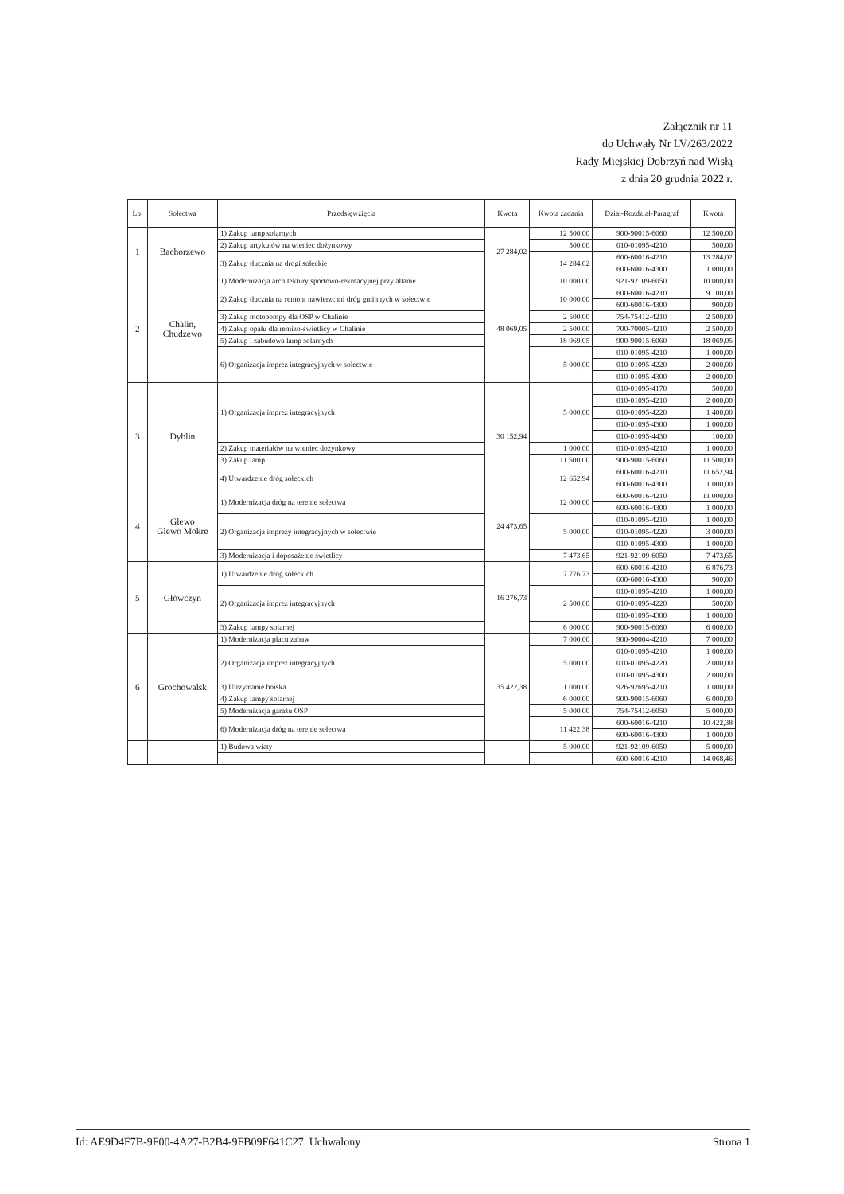Załącznik nr 11
do Uchwały Nr LV/263/2022
Rady Miejskiej Dobrzyń nad Wisłą
z dnia 20 grudnia 2022 r.
| Lp. | Sołectwa | Przedsięwzięcia | Kwota | Kwota zadania | Dział-Rozdział-Paragraf | Kwota |
| --- | --- | --- | --- | --- | --- | --- |
| 1 | Bachorzewo | 1) Zakup lamp solarnych | 27 284,02 | 12 500,00 | 900-90015-6060 | 12 500,00 |
| | | 2) Zakup artykułów na wieniec dożynkowy | | 500,00 | 010-01095-4210 | 500,00 |
| | | 3) Zakup tłucznia na drogi sołeckie | | 14 284,02 | 600-60016-4210 | 13 284,02 |
| | | | | | 600-60016-4300 | 1 000,00 |
| 2 | Chalin, Chudzewo | 1) Modernizacja architektury sportowo-rekreacyjnej przy altanie | 48 069,05 | 10 000,00 | 921-92109-6050 | 10 000,00 |
| | | 2) Zakup tłucznia na remont nawierzchni dróg gminnych w sołectwie | | 10 000,00 | 600-60016-4210 | 9 100,00 |
| | | | | | 600-60016-4300 | 900,00 |
| | | 3) Zakup motopompy dla OSP w Chalinie | | 2 500,00 | 754-75412-4210 | 2 500,00 |
| | | 4) Zakup opału dla remizo-świetlicy w Chalinie | | 2 500,00 | 700-70005-4210 | 2 500,00 |
| | | 5) Zakup i zabudowa lamp solarnych | | 18 069,05 | 900-90015-6060 | 18 069,05 |
| | | 6) Organizacja imprez integracyjnych w sołectwie | | 5 000,00 | 010-01095-4210 | 1 000,00 |
| | | | | | 010-01095-4220 | 2 000,00 |
| | | | | | 010-01095-4300 | 2 000,00 |
| 3 | Dyblin | 1) Organizacja imprez integracyjnych | 30 152,94 | 5 000,00 | 010-01095-4170 | 500,00 |
| | | | | | 010-01095-4210 | 2 000,00 |
| | | | | | 010-01095-4220 | 1 400,00 |
| | | | | | 010-01095-4300 | 1 000,00 |
| | | | | | 010-01095-4430 | 100,00 |
| | | 2) Zakup materiałów na wieniec dożynkowy | | 1 000,00 | 010-01095-4210 | 1 000,00 |
| | | 3) Zakup lamp | | 11 500,00 | 900-90015-6060 | 11 500,00 |
| | | 4) Utwardzenie dróg sołeckich | | 12 652,94 | 600-60016-4210 | 11 652,94 |
| | | | | | 600-60016-4300 | 1 000,00 |
| 4 | Glewo Glewo Mokre | 1) Modernizacja dróg na terenie sołectwa | 24 473,65 | 12 000,00 | 600-60016-4210 | 11 000,00 |
| | | | | | 600-60016-4300 | 1 000,00 |
| | | 2) Organizacja imprezy integracyjnych w sołectwie | | 5 000,00 | 010-01095-4210 | 1 000,00 |
| | | | | | 010-01095-4220 | 3 000,00 |
| | | | | | 010-01095-4300 | 1 000,00 |
| | | 3) Modernizacja i doposażenie świetlicy | | 7 473,65 | 921-92109-6050 | 7 473,65 |
| 5 | Główczyn | 1) Utwardzenie dróg sołeckich | 16 276,73 | 7 776,73 | 600-60016-4210 | 6 876,73 |
| | | | | | 600-60016-4300 | 900,00 |
| | | 2) Organizacja imprez integracyjnych | | 2 500,00 | 010-01095-4210 | 1 000,00 |
| | | | | | 010-01095-4220 | 500,00 |
| | | | | | 010-01095-4300 | 1 000,00 |
| | | 3) Zakup lampy solarnej | | 6 000,00 | 900-90015-6060 | 6 000,00 |
| 6 | Grochowalsk | 1) Modernizacja placu zabaw | 35 422,38 | 7 000,00 | 900-90004-4210 | 7 000,00 |
| | | 2) Organizacja imprez integracyjnych | | 5 000,00 | 010-01095-4210 | 1 000,00 |
| | | | | | 010-01095-4220 | 2 000,00 |
| | | | | | 010-01095-4300 | 2 000,00 |
| | | 3) Utrzymanie boiska | | 1 000,00 | 926-92695-4210 | 1 000,00 |
| | | 4) Zakup lampy solarnej | | 6 000,00 | 900-90015-6060 | 6 000,00 |
| | | 5) Modernizacja garażu OSP | | 5 000,00 | 754-75412-6050 | 5 000,00 |
| | | 6) Modernizacja dróg na terenie sołectwa | | 11 422,38 | 600-60016-4210 | 10 422,38 |
| | | | | | 600-60016-4300 | 1 000,00 |
| | | 1) Budowa wiaty | | 5 000,00 | 921-92109-6050 | 5 000,00 |
| | | | | | 600-60016-4210 | 14 068,46 |
Id: AE9D4F7B-9F00-4A27-B2B4-9FB09F641C27. Uchwalony Strona 1